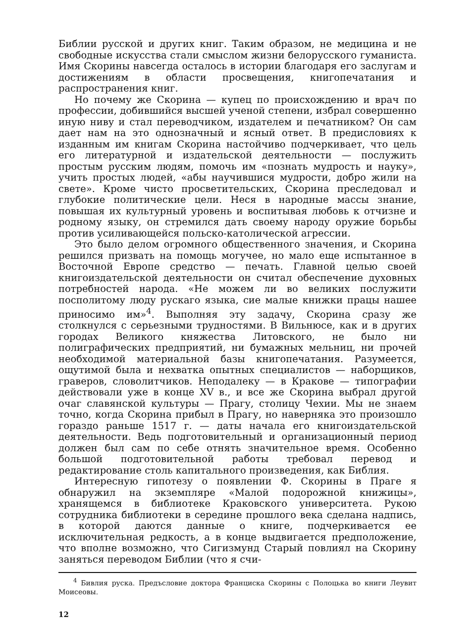Библии русской и других книг. Таким образом, не медицина и не свободные искусства стали смыслом жизни белорусского гуманиста. Имя Скорины навсегда осталось в истории благодаря его заслугам и достижениям в области просвещения, книгопечатания и распространения книг.
Но почему же Скорина — купец по происхождению и врач по профессии, добившийся высшей ученой степени, избрал совершенно иную ниву и стал переводчиком, издателем и печатником? Он сам дает нам на это однозначный и ясный ответ. В предисловиях к изданным им книгам Скорина настойчиво подчеркивает, что цель его литературной и издательской деятельности — послужить простым русским людям, помочь им «познать мудрость и науку», учить простых людей, «абы научившися мудрости, добро жили на свете». Кроме чисто просветительских, Скорина преследовал и глубокие политические цели. Неся в народные массы знание, повышая их культурный уровень и воспитывая любовь к отчизне и родному языку, он стремился дать своему народу оружие борьбы против усиливающейся польско-католической агрессии.
Это было делом огромного общественного значения, и Скорина решился призвать на помощь могучее, но мало еще испытанное в Восточной Европе средство — печать. Главной целью своей книгоиздательской деятельности он считал обеспечение духовных потребностей народа. «Не можем ли во великих послужити посполитому люду рускаго языка, сие малые книжки працы нашее приносимо им»<sup>4</sup>. Выполняя эту задачу, Скорина сразу же столкнулся с серьезными трудностями. В Вильнюсе, как и в других городах Великого княжества Литовского, не было ни полиграфических предприятий, ни бумажных мельниц, ни прочей необходимой материальной базы книгопечатания. Разумеется, ощутимой была и нехватка опытных специалистов — наборщиков, граверов, словолитчиков. Неподалеку — в Кракове — типографии действовали уже в конце XV в., и все же Скорина выбрал другой очаг славянской культуры — Прагу, столицу Чехии. Мы не знаем точно, когда Скорина прибыл в Прагу, но наверняка это произошло гораздо раньше 1517 г. — даты начала его книгоиздательской деятельности. Ведь подготовительный и организационный период должен был сам по себе отнять значительное время. Особенно большой подготовительной работы требовал перевод и редактирование столь капитального произведения, как Библия.
Интересную гипотезу о появлении Ф. Скорины в Праге я обнаружил на экземпляре «Малой подорожной книжицы», хранящемся в библиотеке Краковского университета. Рукою сотрудника библиотеки в середине прошлого века сделана надпись, в которой даются данные о книге, подчеркивается ее исключительная редкость, а в конце выдвигается предположение, что вполне возможно, что Сигизмунд Старый повлиял на Скорину заняться переводом Библии (что я счи-
<sup>4</sup> Бивлия руска. Предъсловие доктора Франциска Скорины с Полоцька во книги Леувит Моисеовы.
12